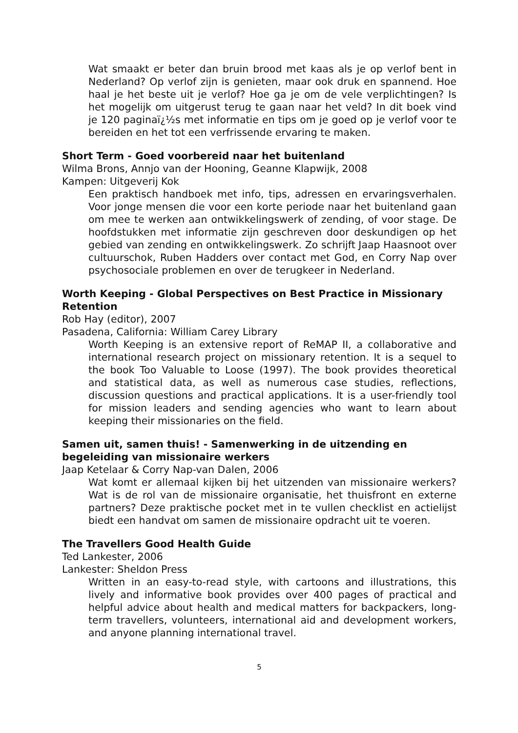Wat smaakt er beter dan bruin brood met kaas als je op verlof bent in Nederland? Op verlof zijn is genieten, maar ook druk en spannend. Hoe haal je het beste uit je verlof? Hoe ga je om de vele verplichtingen? Is het mogelijk om uitgerust terug te gaan naar het veld? In dit boek vind je 120 paginaï¿½s met informatie en tips om je goed op je verlof voor te bereiden en het tot een verfrissende ervaring te maken.
Short Term - Goed voorbereid naar het buitenland
Wilma Brons, Annjo van der Hooning, Geanne Klapwijk, 2008
Kampen: Uitgeverij Kok
Een praktisch handboek met info, tips, adressen en ervaringsverhalen. Voor jonge mensen die voor een korte periode naar het buitenland gaan om mee te werken aan ontwikkelingswerk of zending, of voor stage. De hoofdstukken met informatie zijn geschreven door deskundigen op het gebied van zending en ontwikkelingswerk. Zo schrijft Jaap Haasnoot over cultuurschok, Ruben Hadders over contact met God, en Corry Nap over psychosociale problemen en over de terugkeer in Nederland.
Worth Keeping - Global Perspectives on Best Practice in Missionary Retention
Rob Hay (editor), 2007
Pasadena, California: William Carey Library
Worth Keeping is an extensive report of ReMAP II, a collaborative and international research project on missionary retention. It is a sequel to the book Too Valuable to Loose (1997). The book provides theoretical and statistical data, as well as numerous case studies, reflections, discussion questions and practical applications. It is a user-friendly tool for mission leaders and sending agencies who want to learn about keeping their missionaries on the field.
Samen uit, samen thuis! - Samenwerking in de uitzending en begeleiding van missionaire werkers
Jaap Ketelaar & Corry Nap-van Dalen, 2006
Wat komt er allemaal kijken bij het uitzenden van missionaire werkers? Wat is de rol van de missionaire organisatie, het thuisfront en externe partners? Deze praktische pocket met in te vullen checklist en actielijst biedt een handvat om samen de missionaire opdracht uit te voeren.
The Travellers Good Health Guide
Ted Lankester, 2006
Lankester: Sheldon Press
Written in an easy-to-read style, with cartoons and illustrations, this lively and informative book provides over 400 pages of practical and helpful advice about health and medical matters for backpackers, long-term travellers, volunteers, international aid and development workers, and anyone planning international travel.
5